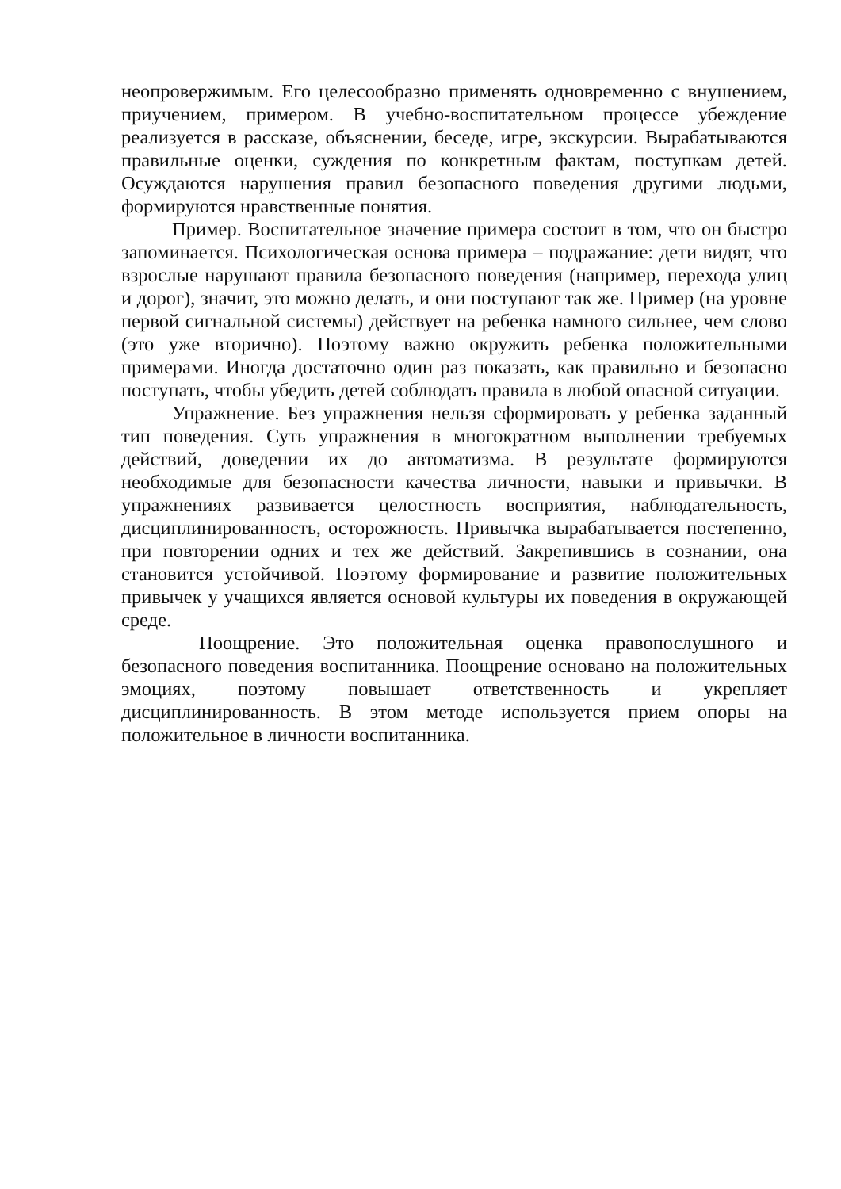неопровержимым. Его целесообразно применять одновременно с внушением, приучением, примером. В учебно-воспитательном процессе убеждение реализуется в рассказе, объяснении, беседе, игре, экскурсии. Вырабатываются правильные оценки, суждения по конкретным фактам, поступкам детей. Осуждаются нарушения правил безопасного поведения другими людьми, формируются нравственные понятия.
Пример. Воспитательное значение примера состоит в том, что он быстро запоминается. Психологическая основа примера – подражание: дети видят, что взрослые нарушают правила безопасного поведения (например, перехода улиц и дорог), значит, это можно делать, и они поступают так же. Пример (на уровне первой сигнальной системы) действует на ребенка намного сильнее, чем слово (это уже вторично). Поэтому важно окружить ребенка положительными примерами. Иногда достаточно один раз показать, как правильно и безопасно поступать, чтобы убедить детей соблюдать правила в любой опасной ситуации.
Упражнение. Без упражнения нельзя сформировать у ребенка заданный тип поведения. Суть упражнения в многократном выполнении требуемых действий, доведении их до автоматизма. В результате формируются необходимые для безопасности качества личности, навыки и привычки. В упражнениях развивается целостность восприятия, наблюдательность, дисциплинированность, осторожность. Привычка вырабатывается постепенно, при повторении одних и тех же действий. Закрепившись в сознании, она становится устойчивой. Поэтому формирование и развитие положительных привычек у учащихся является основой культуры их поведения в окружающей среде.
Поощрение. Это положительная оценка правопослушного и безопасного поведения воспитанника. Поощрение основано на положительных эмоциях, поэтому повышает ответственность и укрепляет дисциплинированность. В этом методе используется прием опоры на положительное в личности воспитанника.